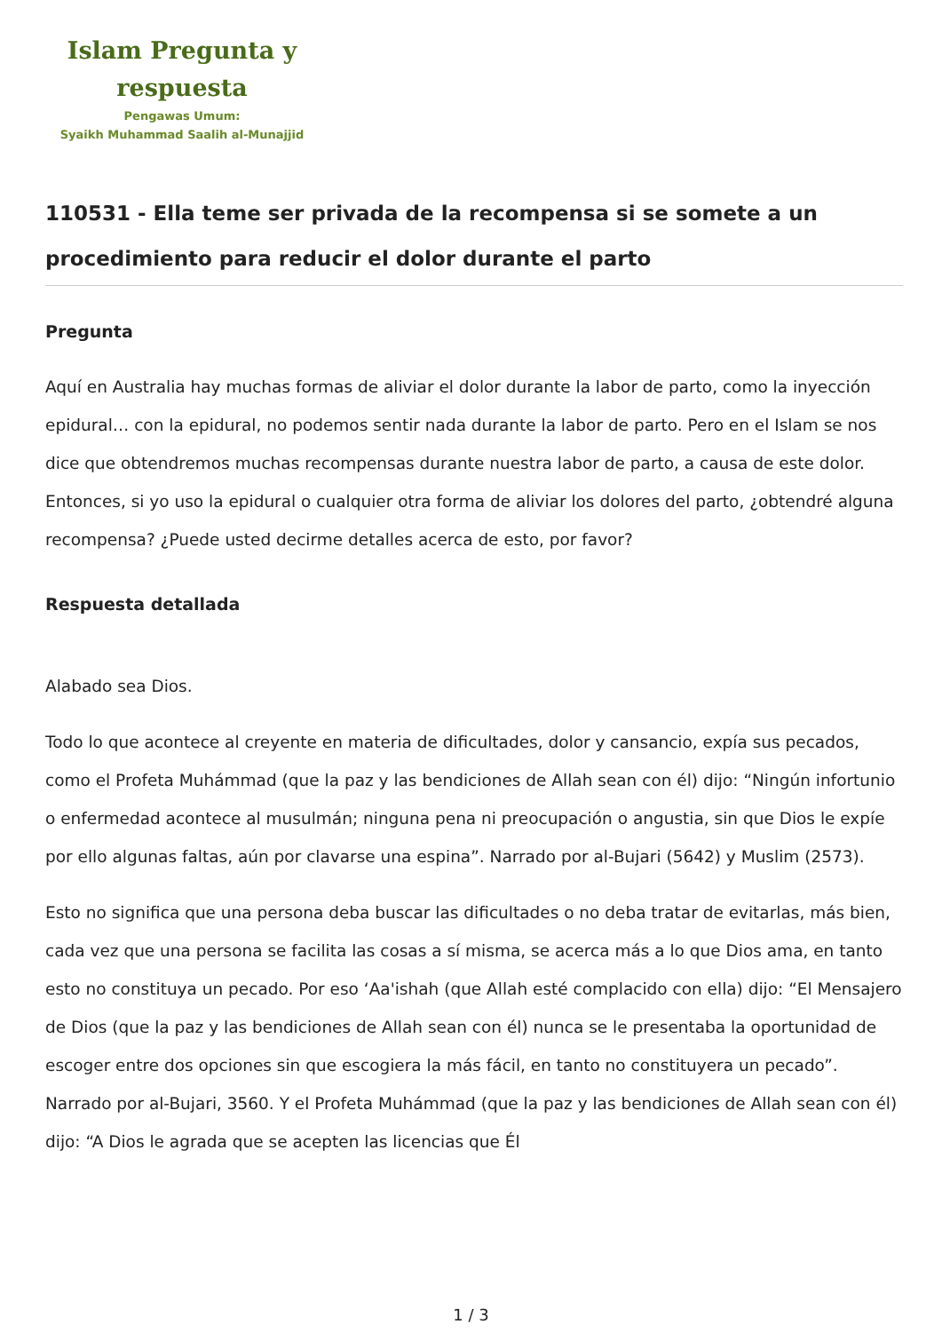Islam Pregunta y
respuesta
Pengawas Umum:
Syaikh Muhammad Saalih al-Munajjid
110531 - Ella teme ser privada de la recompensa si se somete a un procedimiento para reducir el dolor durante el parto
Pregunta
Aquí en Australia hay muchas formas de aliviar el dolor durante la labor de parto, como la inyección epidural… con la epidural, no podemos sentir nada durante la labor de parto. Pero en el Islam se nos dice que obtendremos muchas recompensas durante nuestra labor de parto, a causa de este dolor. Entonces, si yo uso la epidural o cualquier otra forma de aliviar los dolores del parto, ¿obtendré alguna recompensa? ¿Puede usted decirme detalles acerca de esto, por favor?
Respuesta detallada
Alabado sea Dios.
Todo lo que acontece al creyente en materia de dificultades, dolor y cansancio, expía sus pecados, como el Profeta Muhámmad (que la paz y las bendiciones de Allah sean con él) dijo: “Ningún infortunio o enfermedad acontece al musulmán; ninguna pena ni preocupación o angustia, sin que Dios le expíe por ello algunas faltas, aún por clavarse una espina”. Narrado por al-Bujari (5642) y Muslim (2573).
Esto no significa que una persona deba buscar las dificultades o no deba tratar de evitarlas, más bien, cada vez que una persona se facilita las cosas a sí misma, se acerca más a lo que Dios ama, en tanto esto no constituya un pecado. Por eso ‘Aa'ishah (que Allah esté complacido con ella) dijo: “El Mensajero de Dios (que la paz y las bendiciones de Allah sean con él) nunca se le presentaba la oportunidad de escoger entre dos opciones sin que escogiera la más fácil, en tanto no constituyera un pecado”. Narrado por al-Bujari, 3560. Y el Profeta Muhámmad (que la paz y las bendiciones de Allah sean con él) dijo: “A Dios le agrada que se acepten las licencias que Él
1 / 3